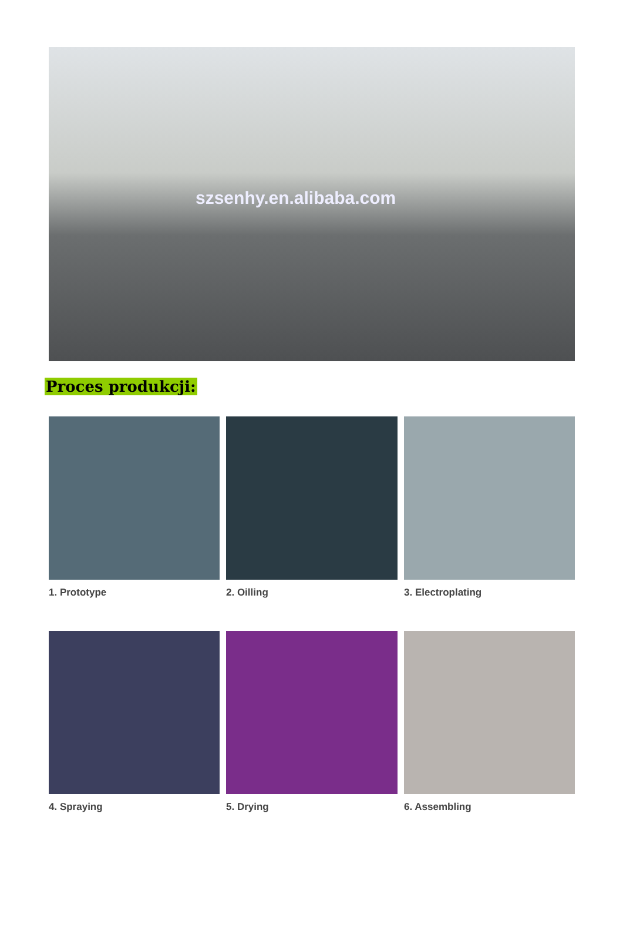szsenhy.en.alibaba.com
Proces produkcji:
1. Prototype
2. Oilling
3. Electroplating
4. Spraying
5. Drying
6. Assembling